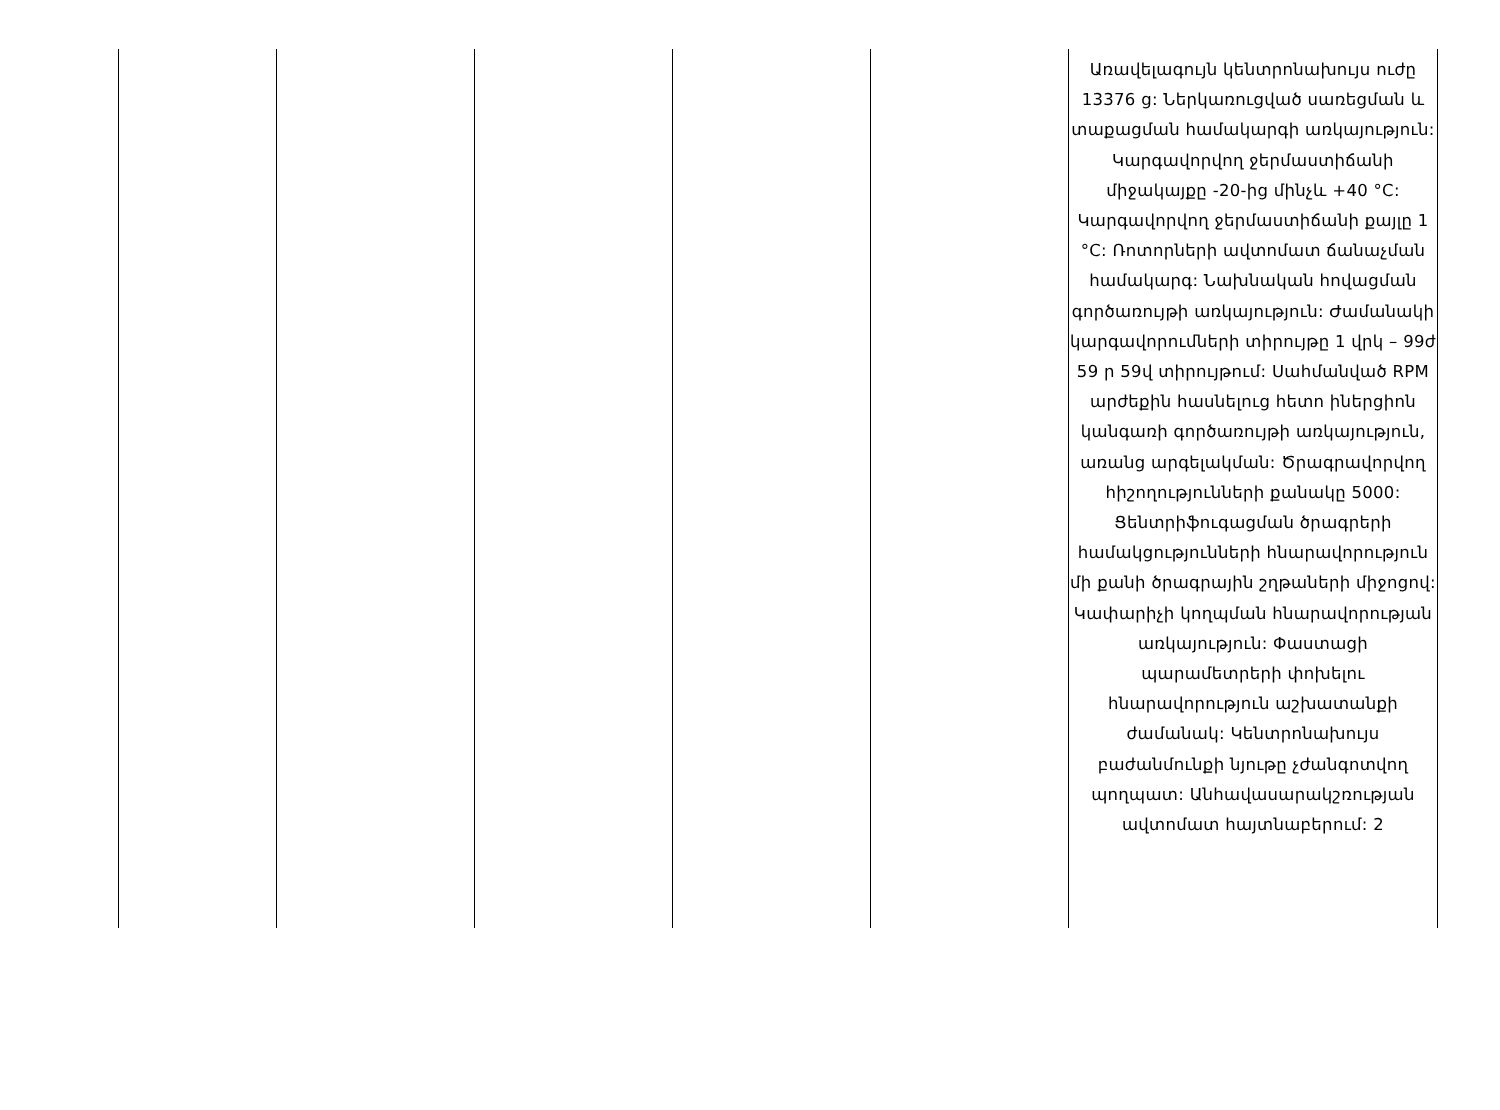| | | | | | Առավելագույն կենտրոնախույս ուժը 13376 g: Ներկառուցված սառեցման և տաքացման համակարգի առկայություն: Կարգավորվող ջերմաստիճանի միջակայքը -20-ից մինչև +40 °C: Կարգավորվող ջերմաստիճանի քայլը 1 °C: Ռոտորների ավտոմատ ճանաչման համակարգ: Նախնական հովացման գործառույթի առկայություն: Ժամանակի կարգավորումների տիրույթը 1 վրկ – 99ժ 59 ր 59վ տիրույթում: Սահմանված RPM արժեքին հասնելուց հետո իներցիոն կանգառի գործառույթի առկայություն, առանց արգելակման: Ծրագրավորվող հիշողությունների քանակը 5000: Ցենտրիֆուգացման ծրագրերի համակցությունների հնարավորություն մի քանի ծրագրային շղթաների միջոցով: Կափարիչի կողպման հնարավորության առկայություն: Փաստացի պարամետրերի փոխելու հնարավորություն աշխատանքի ժամանակ: Կենտրոնախույս բաժանմունքի նյութը չժանգոտվող պողպատ: Անհավասարակշռության ավտոմատ հայտնաբերում: 2 |